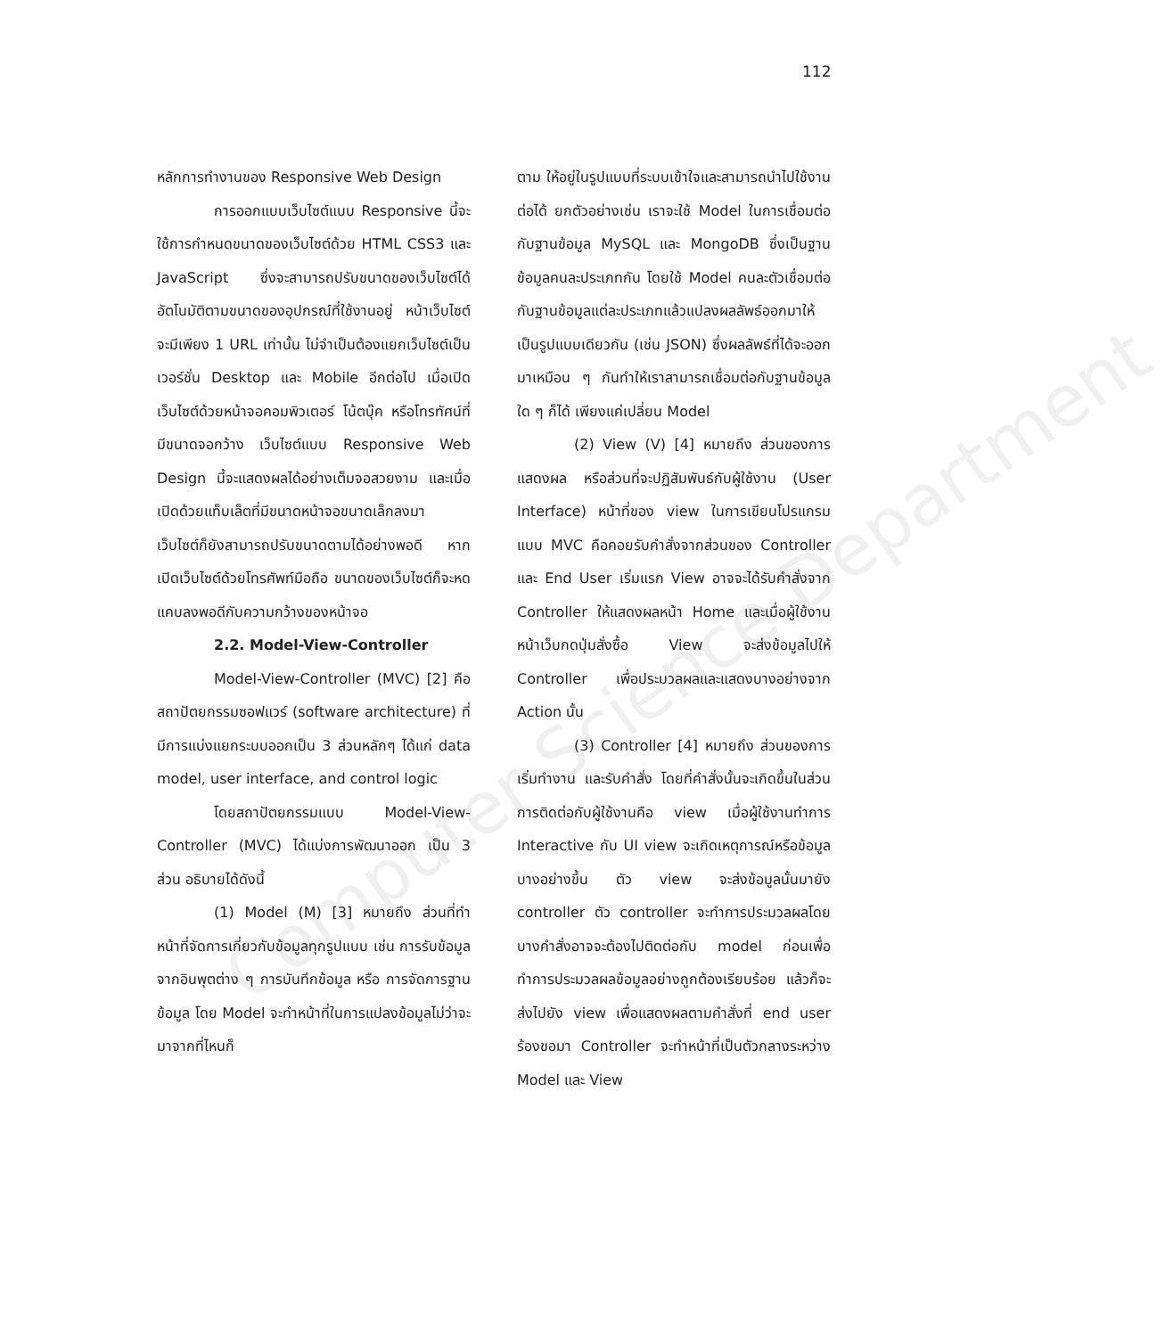112
Computer Science Department
หลักการทำงานของ Responsive Web Design
การออกแบบเว็บไซต์แบบ Responsive นี้จะใช้การกำหนดขนาดของเว็บไซต์ด้วย HTML CSS3 และ JavaScript ซึ่งจะสามารถปรับขนาดของเว็บไซต์ได้อัตโนมัติตามขนาดของอุปกรณ์ที่ใช้งานอยู่ หน้าเว็บไซต์จะมีเพียง 1 URL เท่านั้น ไม่จำเป็นต้องแยกเว็บไซต์เป็นเวอร์ชั่น Desktop และ Mobile อีกต่อไป เมื่อเปิดเว็บไซต์ด้วยหน้าจอคอมพิวเตอร์ โน้ตบุ๊ค หรือโทรทัศน์ที่มีขนาดจอกว้าง เว็บไซต์แบบ Responsive Web Design นี้จะแสดงผลได้อย่างเต็มจอสวยงาม และเมื่อเปิดด้วยแท็บเล็ตที่มีขนาดหน้าจอขนาดเล็กลงมา เว็บไซต์ก็ยังสามารถปรับขนาดตามได้อย่างพอดี หากเปิดเว็บไซต์ด้วยโทรศัพท์มือถือ ขนาดของเว็บไซต์ก็จะหดแคบลงพอดีกับความกว้างของหน้าจอ
2.2. Model-View-Controller
Model-View-Controller (MVC) [2] คือ สถาปัตยกรรมซอฟแวร์ (software architecture) ที่มีการแบ่งแยกระบบออกเป็น 3 ส่วนหลักๆ ได้แก่ data model, user interface, and control logic
โดยสถาปัตยกรรมแบบ Model-View-Controller (MVC) ได้แบ่งการพัฒนาออก เป็น 3 ส่วน อธิบายได้ดังนี้
(1) Model (M) [3] หมายถึง ส่วนที่ทำหน้าที่จัดการเกี่ยวกับข้อมูลทุกรูปแบบ เช่น การรับข้อมูลจากอินพุตต่าง ๆ การบันทึกข้อมูล หรือ การจัดการฐานข้อมูล โดย Model จะทำหน้าที่ในการแปลงข้อมูลไม่ว่าจะมาจากที่ไหนก็
ตาม ให้อยู่ในรูปแบบที่ระบบเข้าใจและสามารถนำไปใช้งานต่อได้ ยกตัวอย่างเช่น เราจะใช้ Model ในการเชื่อมต่อกับฐานข้อมูล MySQL และ MongoDB ซึ่งเป็นฐานข้อมูลคนละประเภทกัน โดยใช้ Model คนละตัวเชื่อมต่อกับฐานข้อมูลแต่ละประเภทแล้วแปลงผลลัพธ์ออกมาให้เป็นรูปแบบเดียวกัน (เช่น JSON) ซึ่งผลลัพธ์ที่ได้จะออกมาเหมือน ๆ กันทำให้เราสามารถเชื่อมต่อกับฐานข้อมูลใด ๆ ก็ได้ เพียงแค่เปลี่ยน Model
(2) View (V) [4] หมายถึง ส่วนของการแสดงผล หรือส่วนที่จะปฏิสัมพันธ์กับผู้ใช้งาน (User Interface) หน้าที่ของ view ในการเขียนโปรแกรมแบบ MVC คือคอยรับคำสั่งจากส่วนของ Controller และ End User เริ่มแรก View อาจจะได้รับคำสั่งจาก Controller ให้แสดงผลหน้า Home และเมื่อผู้ใช้งานหน้าเว็บกดปุ่มสั่งซื้อ View จะส่งข้อมูลไปให้ Controller เพื่อประมวลผลและแสดงบางอย่างจาก Action นั้น
(3) Controller [4] หมายถึง ส่วนของการเริ่มทำงาน และรับคำสั่ง โดยที่คำสั่งนั้นจะเกิดขึ้นในส่วนการติดต่อกับผู้ใช้งานคือ view เมื่อผู้ใช้งานทำการ Interactive กับ UI view จะเกิดเหตุการณ์หรือข้อมูลบางอย่างขึ้น ตัว view จะส่งข้อมูลนั้นมายัง controller ตัว controller จะทำการประมวลผลโดยบางคำสั่งอาจจะต้องไปติดต่อกับ model ก่อนเพื่อทำการประมวลผลข้อมูลอย่างถูกต้องเรียบร้อย แล้วก็จะส่งไปยัง view เพื่อแสดงผลตามคำสั่งที่ end user ร้องขอมา Controller จะทำหน้าที่เป็นตัวกลางระหว่าง Model และ View